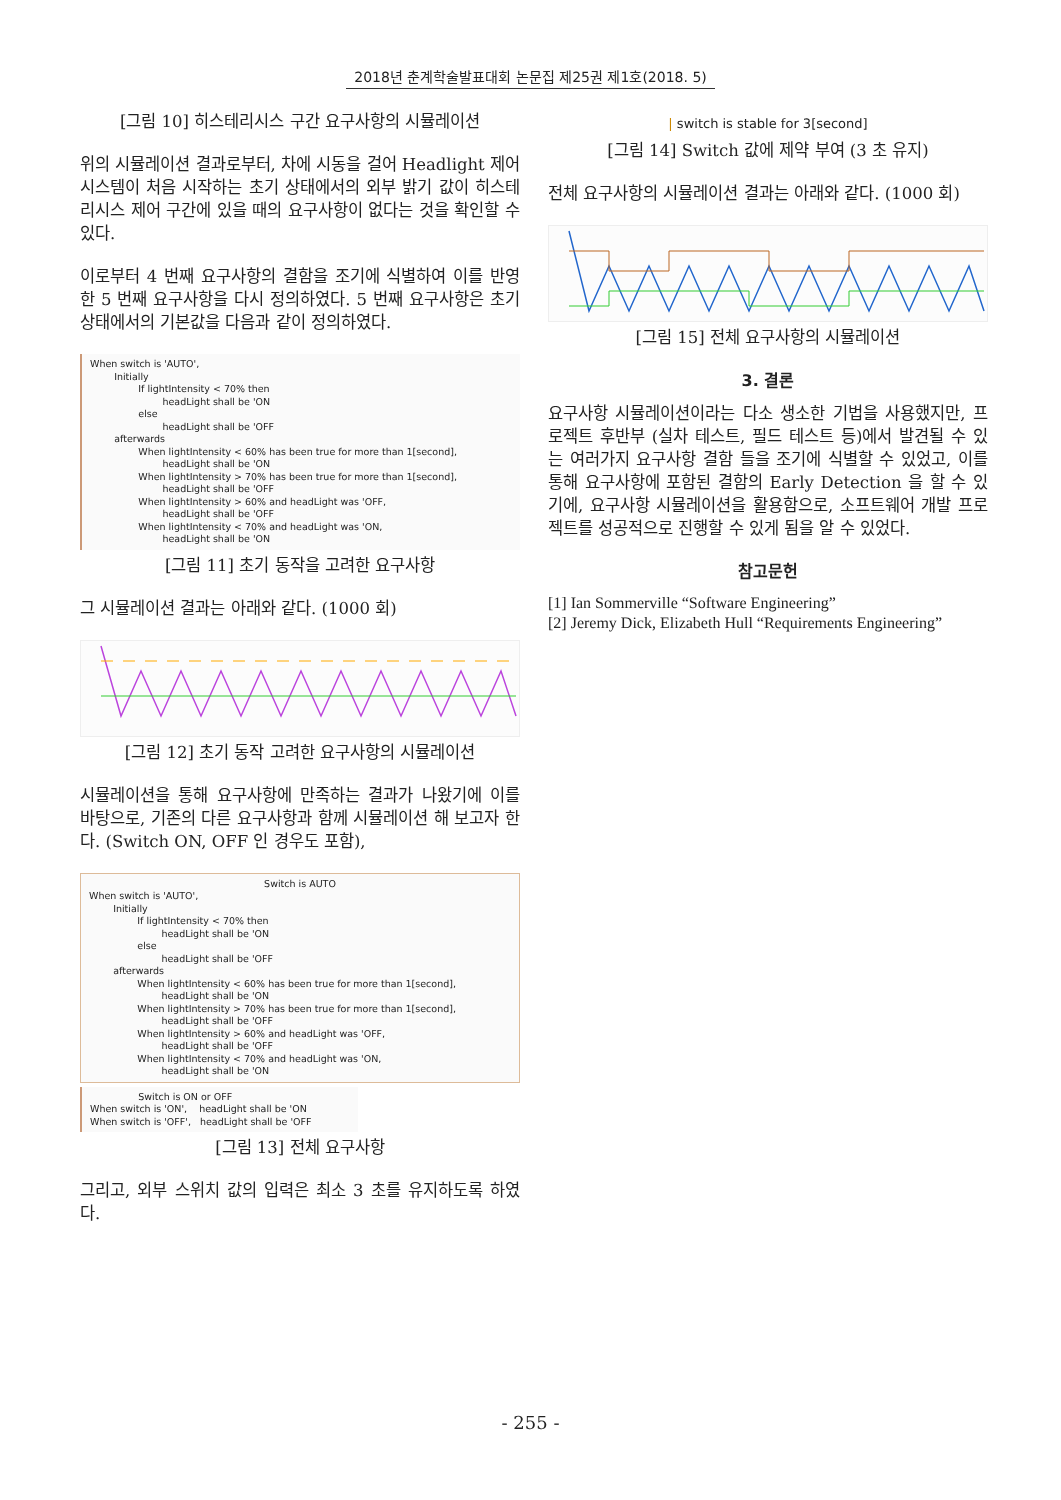2018년 춘계학술발표대회 논문집 제25권 제1호(2018. 5)
[그림 10] 히스테리시스 구간 요구사항의 시뮬레이션
위의 시뮬레이션 결과로부터, 차에 시동을 걸어 Headlight 제어시스템이 처음 시작하는 초기 상태에서의 외부 밝기 값이 히스테리시스 제어 구간에 있을 때의 요구사항이 없다는 것을 확인할 수 있다.
이로부터 4 번째 요구사항의 결함을 조기에 식별하여 이를 반영한 5 번째 요구사항을 다시 정의하였다. 5 번째 요구사항은 초기 상태에서의 기본값을 다음과 같이 정의하였다.
When switch is 'AUTO',
Initially
If lightIntensity < 70% then
headLight shall be 'ON
else
headLight shall be 'OFF
afterwards
When lightIntensity < 60% has been true for more than 1[second],
headLight shall be 'ON
When lightIntensity > 70% has been true for more than 1[second],
headLight shall be 'OFF
When lightIntensity > 60% and headLight was 'OFF,
headLight shall be 'OFF
When lightIntensity < 70% and headLight was 'ON,
headLight shall be 'ON
[그림 11] 초기 동작을 고려한 요구사항
그 시뮬레이션 결과는 아래와 같다. (1000 회)
[그림 12] 초기 동작 고려한 요구사항의 시뮬레이션
시뮬레이션을 통해 요구사항에 만족하는 결과가 나왔기에 이를 바탕으로, 기존의 다른 요구사항과 함께 시뮬레이션 해 보고자 한다. (Switch ON, OFF 인 경우도 포함),
Switch is AUTO
When switch is 'AUTO',
Initially
If lightIntensity < 70% then
headLight shall be 'ON
else
headLight shall be 'OFF
afterwards
When lightIntensity < 60% has been true for more than 1[second],
headLight shall be 'ON
When lightIntensity > 70% has been true for more than 1[second],
headLight shall be 'OFF
When lightIntensity > 60% and headLight was 'OFF,
headLight shall be 'OFF
When lightIntensity < 70% and headLight was 'ON,
headLight shall be 'ON
Switch is ON or OFF
When switch is 'ON', headLight shall be 'ON
When switch is 'OFF', headLight shall be 'OFF
[그림 13] 전체 요구사항
그리고, 외부 스위치 값의 입력은 최소 3 초를 유지하도록 하였다.
| switch is stable for 3[second]
[그림 14] Switch 값에 제약 부여 (3 초 유지)
전체 요구사항의 시뮬레이션 결과는 아래와 같다. (1000 회)
[그림 15] 전체 요구사항의 시뮬레이션
3. 결론
요구사항 시뮬레이션이라는 다소 생소한 기법을 사용했지만, 프로젝트 후반부 (실차 테스트, 필드 테스트 등)에서 발견될 수 있는 여러가지 요구사항 결함 들을 조기에 식별할 수 있었고, 이를 통해 요구사항에 포함된 결함의 Early Detection 을 할 수 있기에, 요구사항 시뮬레이션을 활용함으로, 소프트웨어 개발 프로젝트를 성공적으로 진행할 수 있게 됨을 알 수 있었다.
참고문헌
[1] Ian Sommerville “Software Engineering”
[2] Jeremy Dick, Elizabeth Hull “Requirements Engineering”
- 255 -